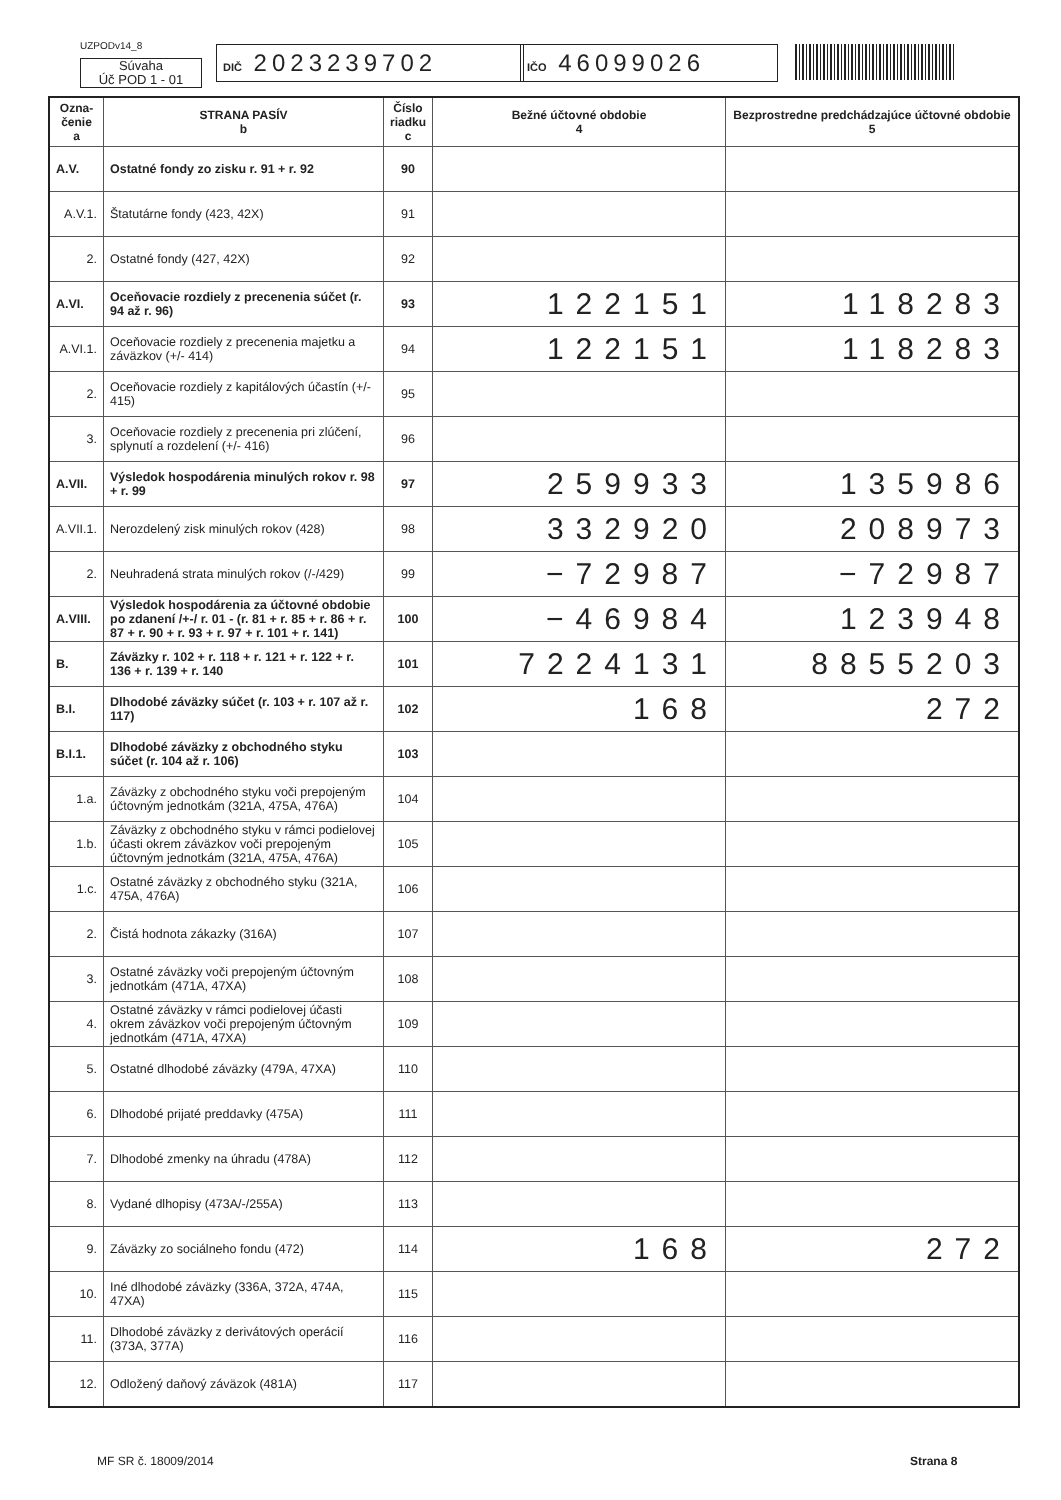UZPODv14_8
Súvaha
Úč POD 1 - 01
DIČ 2023239702 IČO 46099026
| Ozna- čenie a | STRANA PASÍV b | Číslo riadku c | Bežné účtovné obdobie 4 | Bezprostredne predchádzajúce účtovné obdobie 5 |
| --- | --- | --- | --- | --- |
| A.V. | Ostatné fondy zo zisku r. 91 + r. 92 | 90 | | |
| A.V.1. | Štatutárne fondy (423, 42X) | 91 | | |
| 2. | Ostatné fondy (427, 42X) | 92 | | |
| A.VI. | Oceňovacie rozdiely z precenenia súčet (r. 94 až r. 96) | 93 | 122151 | 118283 |
| A.VI.1. | Oceňovacie rozdiely z precenenia majetku a záväzkov (+/- 414) | 94 | 122151 | 118283 |
| 2. | Oceňovacie rozdiely z kapitálových účastín (+/- 415) | 95 | | |
| 3. | Oceňovacie rozdiely z precenenia pri zlúčení, splynutí a rozdelení (+/- 416) | 96 | | |
| A.VII. | Výsledok hospodárenia minulých rokov r. 98 + r. 99 | 97 | 259933 | 135986 |
| A.VII.1. | Nerozdelený zisk minulých rokov (428) | 98 | 332920 | 208973 |
| 2. | Neuhradená strata minulých rokov (/-/429) | 99 | −72987 | −72987 |
| A.VIII. | Výsledok hospodárenia za účtovné obdobie po zdanení /+-/ r. 01 - (r. 81 + r. 85 + r. 86 + r. 87 + r. 90 + r. 93 + r. 97 + r. 101 + r. 141) | 100 | −46984 | 123948 |
| B. | Záväzky r. 102 + r. 118 + r. 121 + r. 122 + r. 136 + r. 139 + r. 140 | 101 | 7224131 | 8855203 |
| B.I. | Dlhodobé záväzky súčet (r. 103 + r. 107 až r. 117) | 102 | 168 | 272 |
| B.I.1. | Dlhodobé záväzky z obchodného styku súčet (r. 104 až r. 106) | 103 | | |
| 1.a. | Záväzky z obchodného styku voči prepojeným účtovným jednotkám (321A, 475A, 476A) | 104 | | |
| 1.b. | Záväzky z obchodného styku v rámci podielovej účasti okrem záväzkov voči prepojeným účtovným jednotkám (321A, 475A, 476A) | 105 | | |
| 1.c. | Ostatné záväzky z obchodného styku (321A, 475A, 476A) | 106 | | |
| 2. | Čistá hodnota zákazky (316A) | 107 | | |
| 3. | Ostatné záväzky voči prepojeným účtovným jednotkám (471A, 47XA) | 108 | | |
| 4. | Ostatné záväzky v rámci podielovej účasti okrem záväzkov voči prepojeným účtovným jednotkám (471A, 47XA) | 109 | | |
| 5. | Ostatné dlhodobé záväzky (479A, 47XA) | 110 | | |
| 6. | Dlhodobé prijaté preddavky (475A) | 111 | | |
| 7. | Dlhodobé zmenky na úhradu (478A) | 112 | | |
| 8. | Vydané dlhopisy (473A/-/255A) | 113 | | |
| 9. | Záväzky zo sociálneho fondu (472) | 114 | 168 | 272 |
| 10. | Iné dlhodobé záväzky (336A, 372A, 474A, 47XA) | 115 | | |
| 11. | Dlhodobé záväzky z derivátových operácií (373A, 377A) | 116 | | |
| 12. | Odložený daňový záväzok (481A) | 117 | | |
MF SR č. 18009/2014 Strana 8